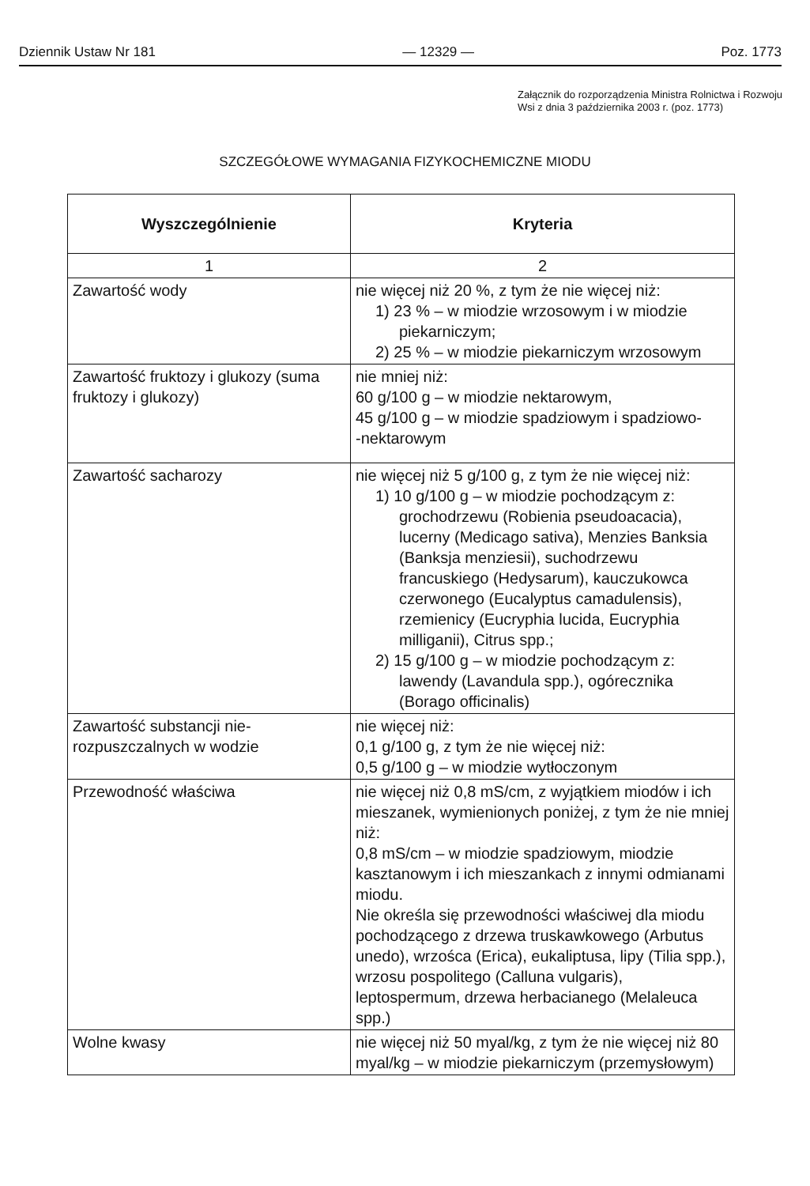Dziennik Ustaw Nr 181 — 12329 — Poz. 1773
Załącznik do rozporządzenia Ministra Rolnictwa i Rozwoju Wsi z dnia 3 października 2003 r. (poz. 1773)
SZCZEGÓŁOWE WYMAGANIA FIZYKOCHEMICZNE MIODU
| Wyszczególnienie | Kryteria |
| --- | --- |
| 1 | 2 |
| Zawartość wody | nie więcej niż 20 %, z tym że nie więcej niż: 1) 23 % – w miodzie wrzosowym i w miodzie piekarniczym; 2) 25 % – w miodzie piekarniczym wrzosowym |
| Zawartość fruktozy i glukozy (suma fruktozy i glukozy) | nie mniej niż: 60 g/100 g – w miodzie nektarowym, 45 g/100 g – w miodzie spadziowym i spadziowo- -nektarowym |
| Zawartość sacharozy | nie więcej niż 5 g/100 g, z tym że nie więcej niż: 1) 10 g/100 g – w miodzie pochodzącym z: grochodrzewu (Robienia pseudoacacia), lucerny (Medicago sativa), Menzies Banksia (Banksja menziesii), suchodrzewu francuskiego (Hedysarum), kauczukowca czerwonego (Eucalyptus camadulensis), rzemienicy (Eucryphia lucida, Eucryphia milliganii), Citrus spp.; 2) 15 g/100 g – w miodzie pochodzącym z: lawendy (Lavandula spp.), ogórecznika (Borago officinalis) |
| Zawartość substancji nie- rozpuszczalnych w wodzie | nie więcej niż: 0,1 g/100 g, z tym że nie więcej niż: 0,5 g/100 g – w miodzie wytłoczonym |
| Przewodność właściwa | nie więcej niż 0,8 mS/cm, z wyjątkiem miodów i ich mieszanek, wymienionych poniżej, z tym że nie mniej niż: 0,8 mS/cm – w miodzie spadziowym, miodzie kasztanowym i ich mieszankach z innymi odmianami miodu. Nie określa się przewodności właściwej dla miodu pochodzącego z drzewa truskawkowego (Arbutus unedo), wrzośca (Erica), eukaliptusa, lipy (Tilia spp.), wrzosu pospolitego (Calluna vulgaris), leptospermum, drzewa herbacianego (Melaleuca spp.) |
| Wolne kwasy | nie więcej niż 50 myal/kg, z tym że nie więcej niż 80 myal/kg – w miodzie piekarniczym (przemysłowym) |